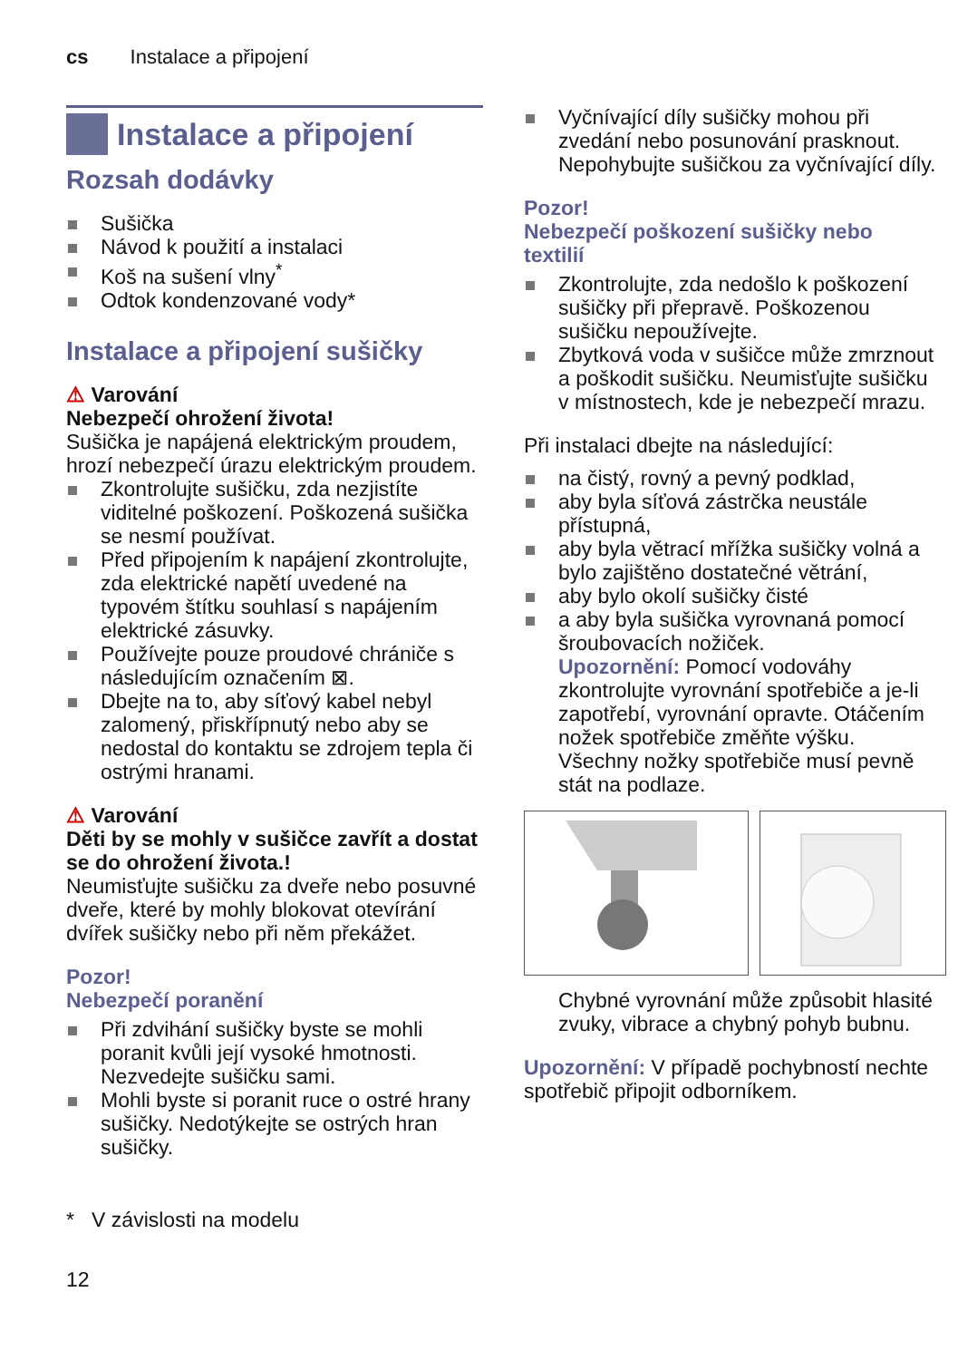cs Instalace a připojení
Instalace a připojení
Rozsah dodávky
Sušička
Návod k použití a instalaci
Koš na sušení vlny<sup>*</sup>
Odtok kondenzované vody*
Instalace a připojení sušičky
⚠ Varování
Nebezpečí ohrožení života!
Sušička je napájená elektrickým proudem, hrozí nebezpečí úrazu elektrickým proudem.
Zkontrolujte sušičku, zda nezjistíte viditelné poškození. Poškozená sušička se nesmí používat.
Před připojením k napájení zkontrolujte, zda elektrické napětí uvedené na typovém štítku souhlasí s napájením elektrické zásuvky.
Používejte pouze proudové chrániče s následujícím označením ⊠.
Dbejte na to, aby síťový kabel nebyl zalomený, přiskřípnutý nebo aby se nedostal do kontaktu se zdrojem tepla či ostrými hranami.
⚠ Varování
Děti by se mohly v sušičce zavřít a dostat se do ohrožení života.!
Neumisťujte sušičku za dveře nebo posuvné dveře, které by mohly blokovat otevírání dvířek sušičky nebo při něm překážet.
Pozor!
Nebezpečí poranění
Při zdvihání sušičky byste se mohli poranit kvůli její vysoké hmotnosti. Nezvedejte sušičku sami.
Mohli byste si poranit ruce o ostré hrany sušičky. Nedotýkejte se ostrých hran sušičky.
* V závislosti na modelu
12
Vyčnívající díly sušičky mohou při zvedání nebo posunování prasknout. Nepohybujte sušičkou za vyčnívající díly.
Pozor!
Nebezpečí poškození sušičky nebo textilií
Zkontrolujte, zda nedošlo k poškození sušičky při přepravě. Poškozenou sušičku nepoužívejte.
Zbytková voda v sušičce může zmrznout a poškodit sušičku. Neumisťujte sušičku v místnostech, kde je nebezpečí mrazu.
Při instalaci dbejte na následující:
na čistý, rovný a pevný podklad,
aby byla síťová zástrčka neustále přístupná,
aby byla větrací mřížka sušičky volná a bylo zajištěno dostatečné větrání,
aby bylo okolí sušičky čisté
a aby byla sušička vyrovnaná pomocí šroubovacích nožiček.
Upozornění: Pomocí vodováhy zkontrolujte vyrovnání spotřebiče a je-li zapotřebí, vyrovnání opravte. Otáčením nožek spotřebiče změňte výšku.
Všechny nožky spotřebiče musí pevně stát na podlaze.
Chybné vyrovnání může způsobit hlasité zvuky, vibrace a chybný pohyb bubnu.
Upozornění: V případě pochybností nechte spotřebič připojit odborníkem.